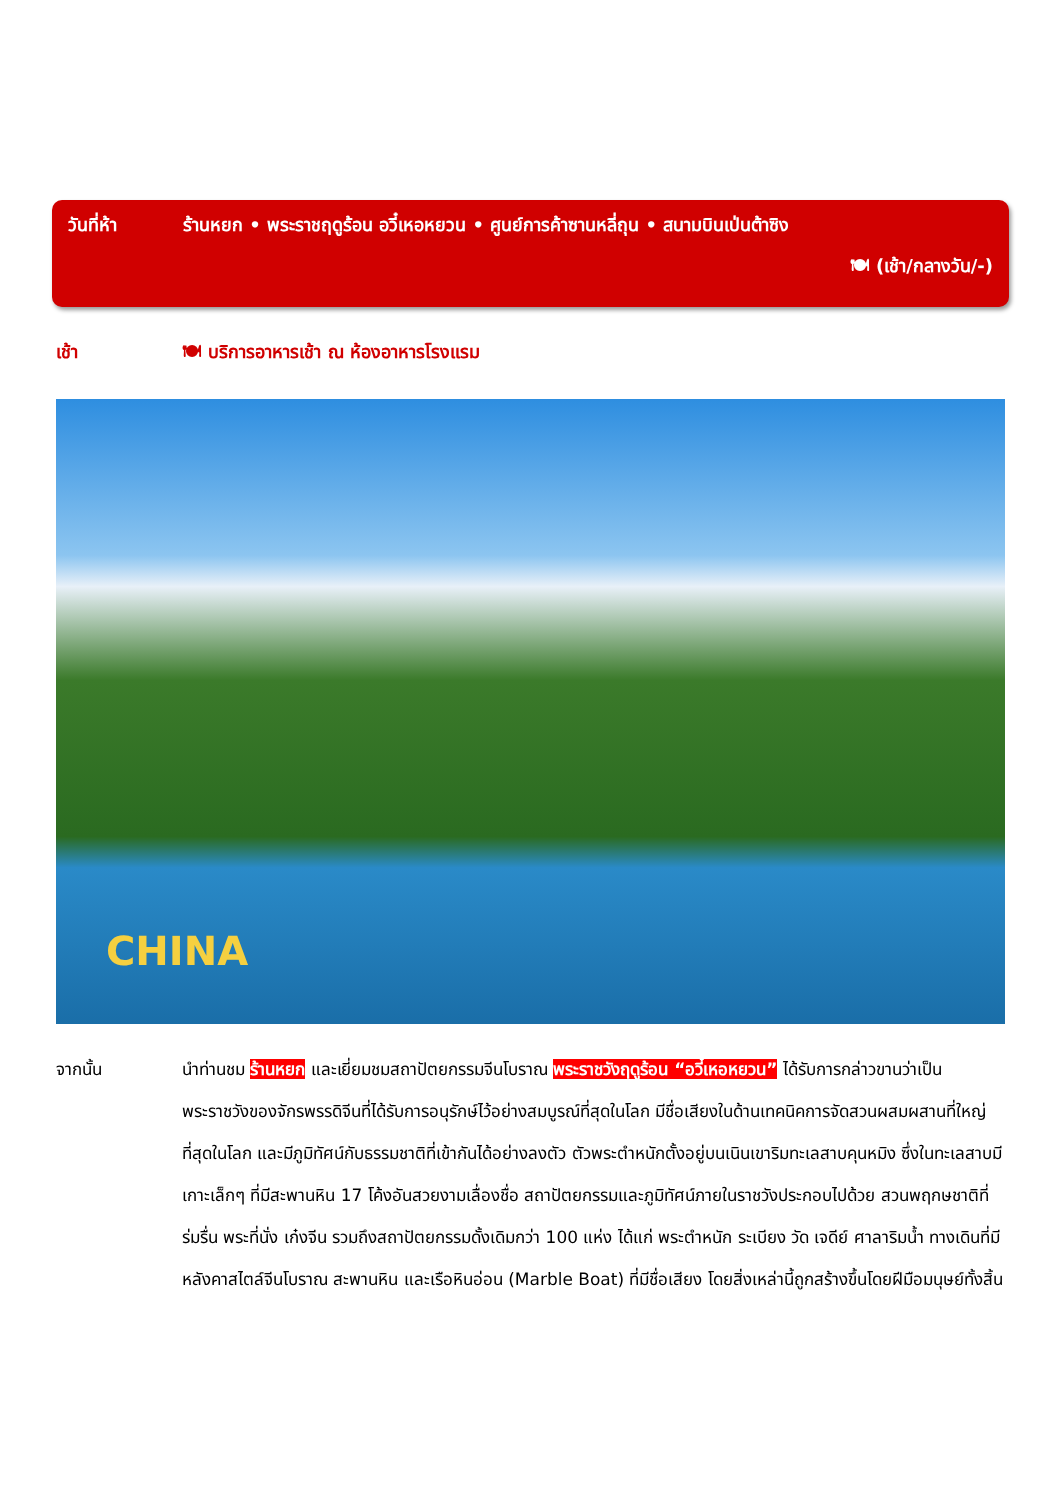วันที่ห้า ร้านหยก • พระราชฤดูร้อน อวี๋เหอหยวน • ศูนย์การค้าซานหลี่ถุน • สนามบินเป่นต้าซิง
🍽 (เช้า/กลางวัน/-)
เช้า 🍽 บริการอาหารเช้า ณ ห้องอาหารโรงแรม
CHINA
จากนั้น นำท่านชม ร้านหยก และเยี่ยมชมสถาปัตยกรรมจีนโบราณ พระราชวังฤดูร้อน “อวี๋เหอหยวน” ได้รับการกล่าวขานว่าเป็นพระราชวังของจักรพรรดิจีนที่ได้รับการอนุรักษ์ไว้อย่างสมบูรณ์ที่สุดในโลก มีชื่อเสียงในด้านเทคนิคการจัดสวนผสมผสานที่ใหญ่ที่สุดในโลก และมีภูมิทัศน์กับธรรมชาติที่เข้ากันได้อย่างลงตัว ตัวพระตำหนักตั้งอยู่บนเนินเขาริมทะเลสาบคุนหมิง ซึ่งในทะเลสาบมีเกาะเล็กๆ ที่มีสะพานหิน 17 โค้งอันสวยงามเลื่องชื่อ สถาปัตยกรรมและภูมิทัศน์ภายในราชวังประกอบไปด้วย สวนพฤกษชาติที่ร่มรื่น พระที่นั่ง เก๋งจีน รวมถึงสถาปัตยกรรมดั้งเดิมกว่า 100 แห่ง ได้แก่ พระตำหนัก ระเบียง วัด เจดีย์ ศาลาริมน้ำ ทางเดินที่มีหลังคาสไตล์จีนโบราณ สะพานหิน และเรือหินอ่อน (Marble Boat) ที่มีชื่อเสียง โดยสิ่งเหล่านี้ถูกสร้างขึ้นโดยฝีมือมนุษย์ทั้งสิ้น